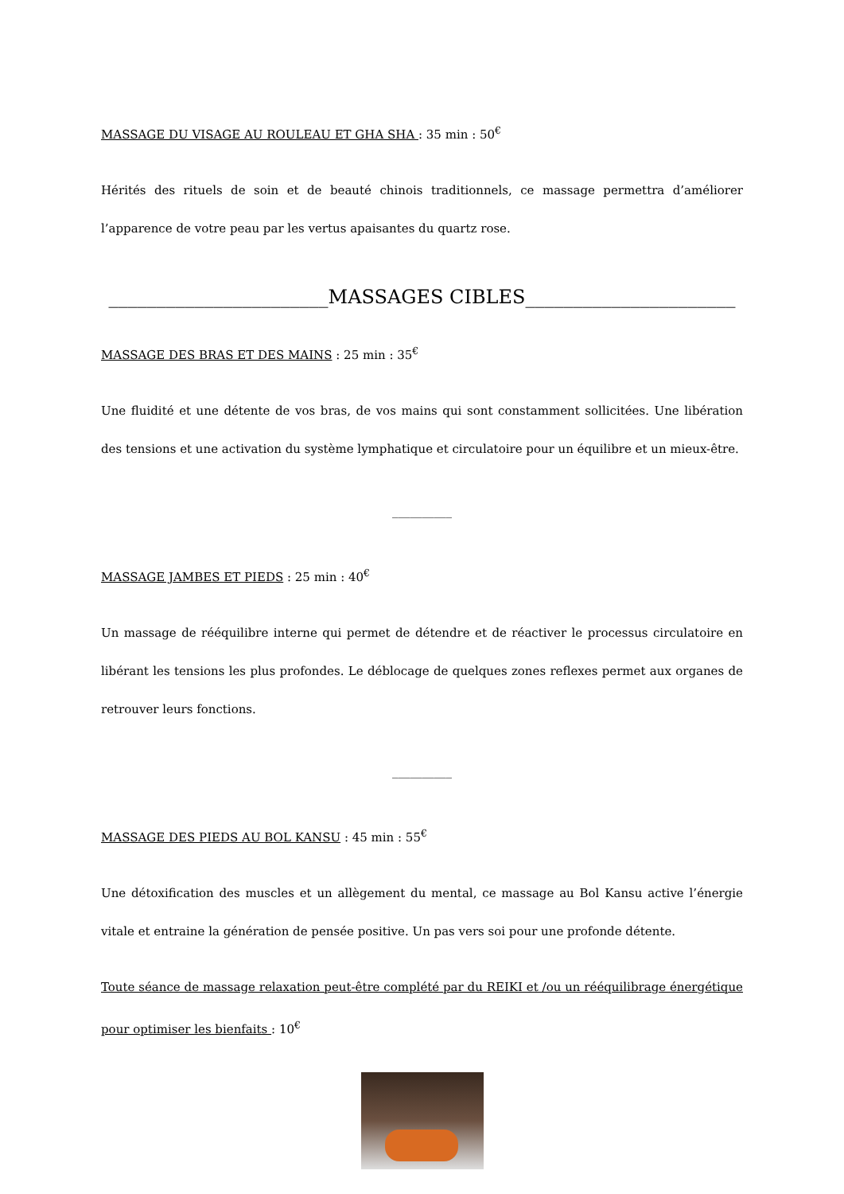MASSAGE DU VISAGE AU ROULEAU ET GHA SHA : 35 min : 50<sup>€</sup>
Hérités des rituels de soin et de beauté chinois traditionnels, ce massage permettra d’améliorer l’apparence de votre peau par les vertus apaisantes du quartz rose.
_______________________MASSAGES CIBLES______________________
MASSAGE DES BRAS ET DES MAINS : 25 min : 35<sup>€</sup>
Une fluidité et une détente de vos bras, de vos mains qui sont constamment sollicitées. Une libération des tensions et une activation du système lymphatique et circulatoire pour un équilibre et un mieux-être.
__________
MASSAGE JAMBES ET PIEDS : 25 min : 40<sup>€</sup>
Un massage de rééquilibre interne qui permet de détendre et de réactiver le processus circulatoire en libérant les tensions les plus profondes. Le déblocage de quelques zones reflexes permet aux organes de retrouver leurs fonctions.
__________
MASSAGE DES PIEDS AU BOL KANSU : 45 min : 55<sup>€</sup>
Une détoxification des muscles et un allègement du mental, ce massage au Bol Kansu active l’énergie vitale et entraine la génération de pensée positive. Un pas vers soi pour une profonde détente.
Toute séance de massage relaxation peut-être complété par du REIKI et /ou un rééquilibrage énergétique pour optimiser les bienfaits : 10<sup>€</sup>